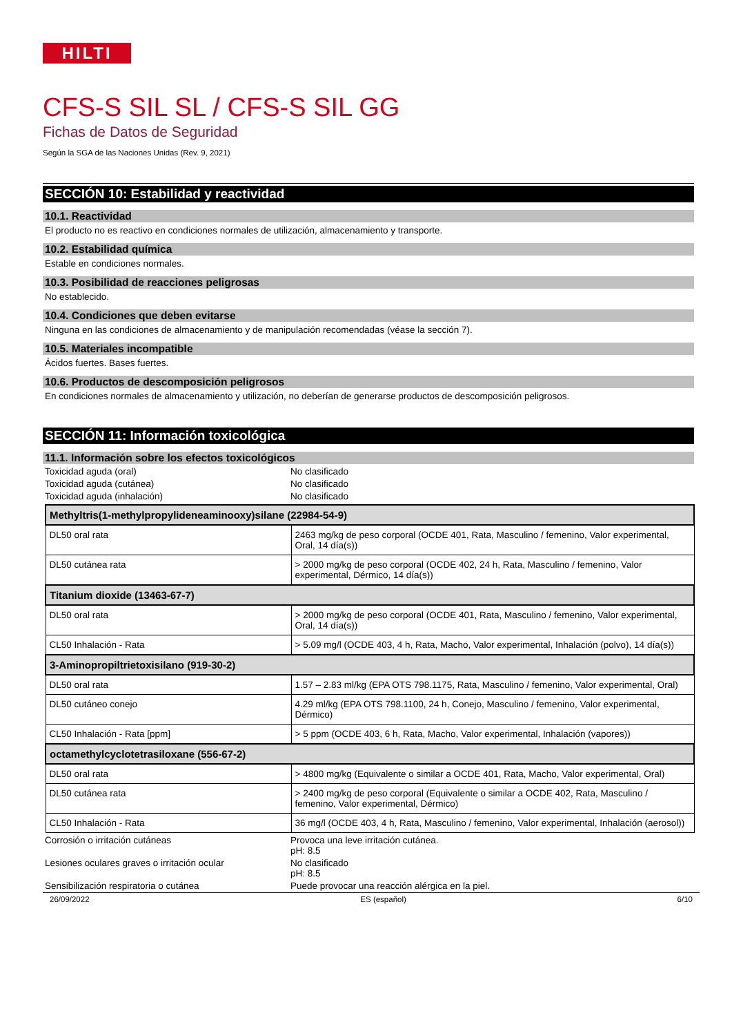HILTI
CFS-S SIL SL / CFS-S SIL GG
Fichas de Datos de Seguridad
Según la SGA de las Naciones Unidas (Rev. 9, 2021)
SECCIÓN 10: Estabilidad y reactividad
10.1. Reactividad
El producto no es reactivo en condiciones normales de utilización, almacenamiento y transporte.
10.2. Estabilidad química
Estable en condiciones normales.
10.3. Posibilidad de reacciones peligrosas
No establecido.
10.4. Condiciones que deben evitarse
Ninguna en las condiciones de almacenamiento y de manipulación recomendadas (véase la sección 7).
10.5. Materiales incompatible
Ácidos fuertes. Bases fuertes.
10.6. Productos de descomposición peligrosos
En condiciones normales de almacenamiento y utilización, no deberían de generarse productos de descomposición peligrosos.
SECCIÓN 11: Información toxicológica
11.1. Información sobre los efectos toxicológicos
Toxicidad aguda (oral) No clasificado
Toxicidad aguda (cutánea) No clasificado
Toxicidad aguda (inhalación) No clasificado
| Methyltris(1-methylpropylideneaminooxy)silane (22984-54-9) | |
| --- | --- |
| DL50 oral rata | 2463 mg/kg de peso corporal (OCDE 401, Rata, Masculino / femenino, Valor experimental, Oral, 14 día(s)) |
| DL50 cutánea rata | > 2000 mg/kg de peso corporal (OCDE 402, 24 h, Rata, Masculino / femenino, Valor experimental, Dérmico, 14 día(s)) |
| Titanium dioxide (13463-67-7) | |
| DL50 oral rata | > 2000 mg/kg de peso corporal (OCDE 401, Rata, Masculino / femenino, Valor experimental, Oral, 14 día(s)) |
| CL50 Inhalación - Rata | > 5.09 mg/l (OCDE 403, 4 h, Rata, Macho, Valor experimental, Inhalación (polvo), 14 día(s)) |
| 3-Aminopropiltrietoxisilano (919-30-2) | |
| DL50 oral rata | 1.57 – 2.83 ml/kg (EPA OTS 798.1175, Rata, Masculino / femenino, Valor experimental, Oral) |
| DL50 cutáneo conejo | 4.29 ml/kg (EPA OTS 798.1100, 24 h, Conejo, Masculino / femenino, Valor experimental, Dérmico) |
| CL50 Inhalación - Rata [ppm] | > 5 ppm (OCDE 403, 6 h, Rata, Macho, Valor experimental, Inhalación (vapores)) |
| octamethylcyclotetrasiloxane (556-67-2) | |
| DL50 oral rata | > 4800 mg/kg (Equivalente o similar a OCDE 401, Rata, Macho, Valor experimental, Oral) |
| DL50 cutánea rata | > 2400 mg/kg de peso corporal (Equivalente o similar a OCDE 402, Rata, Masculino / femenino, Valor experimental, Dérmico) |
| CL50 Inhalación - Rata | 36 mg/l (OCDE 403, 4 h, Rata, Masculino / femenino, Valor experimental, Inhalación (aerosol)) |
Corrosión o irritación cutáneas Provoca una leve irritación cutánea.
pH: 8.5
Lesiones oculares graves o irritación ocular
No clasificado
pH: 8.5
Sensibilización respiratoria o cutánea Puede provocar una reacción alérgica en la piel.
26/09/2022 ES (español) 6/10